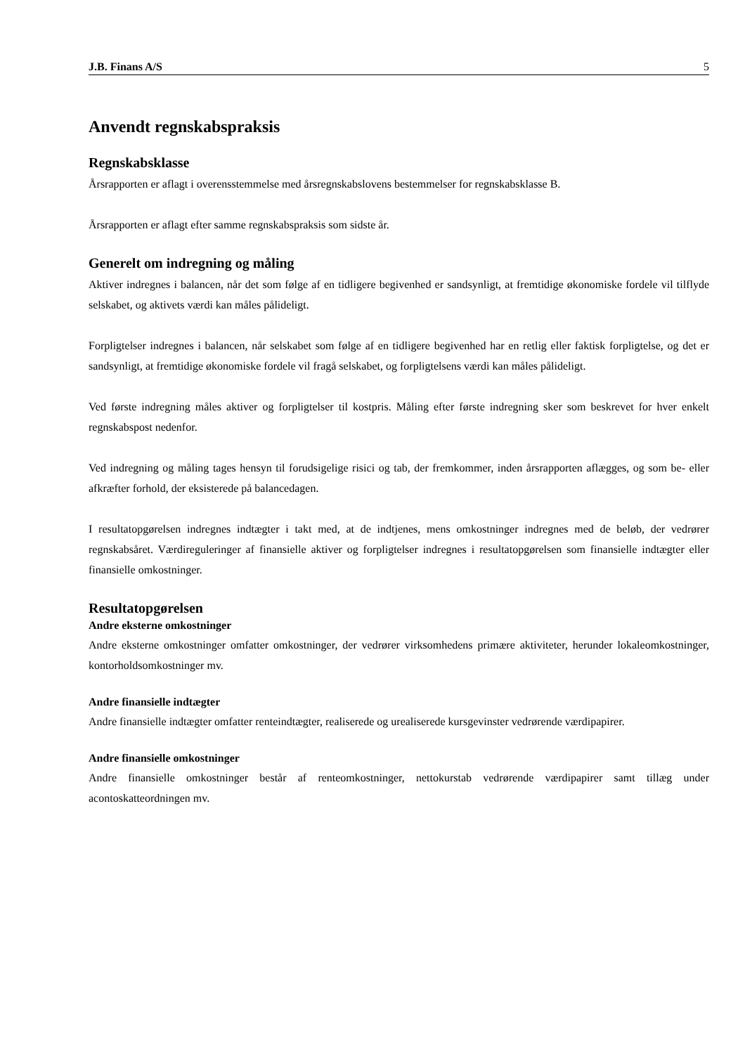J.B. Finans A/S 5
Anvendt regnskabspraksis
Regnskabsklasse
Årsrapporten er aflagt i overensstemmelse med årsregnskabslovens bestemmelser for regnskabsklasse B.
Årsrapporten er aflagt efter samme regnskabspraksis som sidste år.
Generelt om indregning og måling
Aktiver indregnes i balancen, når det som følge af en tidligere begivenhed er sandsynligt, at fremtidige økonomiske fordele vil tilflyde selskabet, og aktivets værdi kan måles pålideligt.
Forpligtelser indregnes i balancen, når selskabet som følge af en tidligere begivenhed har en retlig eller faktisk forpligtelse, og det er sandsynligt, at fremtidige økonomiske fordele vil fragå selskabet, og forpligtelsens værdi kan måles pålideligt.
Ved første indregning måles aktiver og forpligtelser til kostpris. Måling efter første indregning sker som beskrevet for hver enkelt regnskabspost nedenfor.
Ved indregning og måling tages hensyn til forudsigelige risici og tab, der fremkommer, inden årsrapporten aflægges, og som be- eller afkræfter forhold, der eksisterede på balancedagen.
I resultatopgørelsen indregnes indtægter i takt med, at de indtjenes, mens omkostninger indregnes med de beløb, der vedrører regnskabsåret. Værdireguleringer af finansielle aktiver og forpligtelser indregnes i resultatopgørelsen som finansielle indtægter eller finansielle omkostninger.
Resultatopgørelsen
Andre eksterne omkostninger
Andre eksterne omkostninger omfatter omkostninger, der vedrører virksomhedens primære aktiviteter, herunder lokaleomkostninger, kontorholdsomkostninger mv.
Andre finansielle indtægter
Andre finansielle indtægter omfatter renteindtægter, realiserede og urealiserede kursgevinster vedrørende værdipapirer.
Andre finansielle omkostninger
Andre finansielle omkostninger består af renteomkostninger, nettokurstab vedrørende værdipapirer samt tillæg under acontoskatteordningen mv.